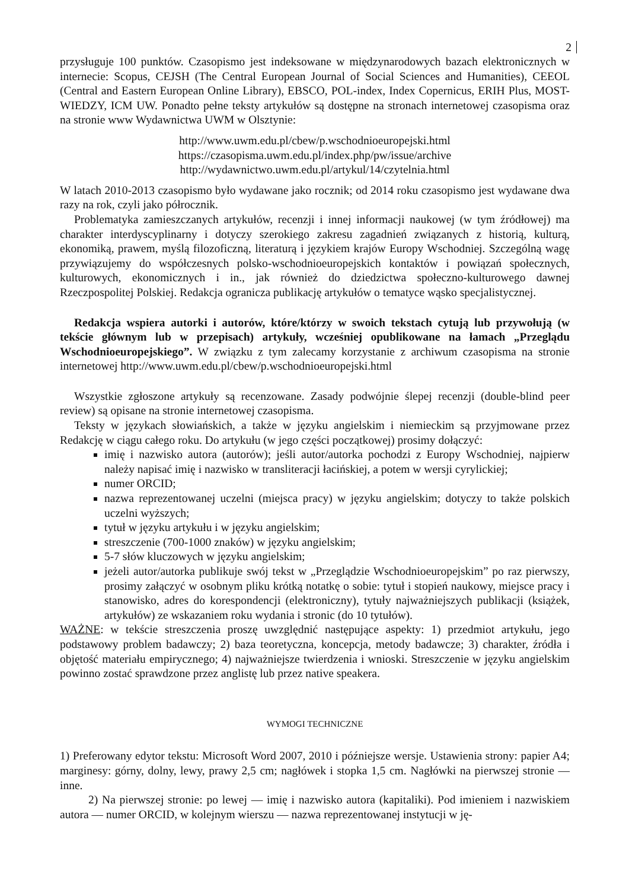2
przysługuje 100 punktów. Czasopismo jest indeksowane w międzynarodowych bazach elektronicznych w internecie: Scopus, CEJSH (The Central European Journal of Social Sciences and Humanities), CEEOL (Central and Eastern European Online Library), EBSCO, POL-index, Index Copernicus, ERIH Plus, MOST-WIEDZY, ICM UW. Ponadto pełne teksty artykułów są dostępne na stronach internetowej czasopisma oraz na stronie www Wydawnictwa UWM w Olsztynie:
http://www.uwm.edu.pl/cbew/p.wschodnioeuropejski.html
https://czasopisma.uwm.edu.pl/index.php/pw/issue/archive
http://wydawnictwo.uwm.edu.pl/artykul/14/czytelnia.html
W latach 2010-2013 czasopismo było wydawane jako rocznik; od 2014 roku czasopismo jest wydawane dwa razy na rok, czyli jako półrocznik.
Problematyka zamieszczanych artykułów, recenzji i innej informacji naukowej (w tym źródłowej) ma charakter interdyscyplinarny i dotyczy szerokiego zakresu zagadnień związanych z historią, kulturą, ekonomiką, prawem, myślą filozoficzną, literaturą i językiem krajów Europy Wschodniej. Szczególną wagę przywiązujemy do współczesnych polsko-wschodnioeuropejskich kontaktów i powiązań społecznych, kulturowych, ekonomicznych i in., jak również do dziedzictwa społeczno-kulturowego dawnej Rzeczpospolitej Polskiej. Redakcja ogranicza publikację artykułów o tematyce wąsko specjalistycznej.
Redakcja wspiera autorki i autorów, które/którzy w swoich tekstach cytują lub przywołują (w tekście głównym lub w przepisach) artykuły, wcześniej opublikowane na łamach „Przeglądu Wschodnioeuropejskiego”. W związku z tym zalecamy korzystanie z archiwum czasopisma na stronie internetowej http://www.uwm.edu.pl/cbew/p.wschodnioeuropejski.html
Wszystkie zgłoszone artykuły są recenzowane. Zasady podwójnie ślepej recenzji (double-blind peer review) są opisane na stronie internetowej czasopisma.
Teksty w językach słowiańskich, a także w języku angielskim i niemieckim są przyjmowane przez Redakcję w ciągu całego roku. Do artykułu (w jego części początkowej) prosimy dołączyć:
imię i nazwisko autora (autorów); jeśli autor/autorka pochodzi z Europy Wschodniej, najpierw należy napisać imię i nazwisko w transliteracji łacińskiej, a potem w wersji cyrylickiej;
numer ORCID;
nazwa reprezentowanej uczelni (miejsca pracy) w języku angielskim; dotyczy to także polskich uczelni wyższych;
tytuł w języku artykułu i w języku angielskim;
streszczenie (700-1000 znaków) w języku angielskim;
5-7 słów kluczowych w języku angielskim;
jeżeli autor/autorka publikuje swój tekst w „Przeglądzie Wschodnioeuropejskim” po raz pierwszy, prosimy załączyć w osobnym pliku krótką notatkę o sobie: tytuł i stopień naukowy, miejsce pracy i stanowisko, adres do korespondencji (elektroniczny), tytuły najważniejszych publikacji (książek, artykułów) ze wskazaniem roku wydania i stronic (do 10 tytułów).
WAŻNE: w tekście streszczenia proszę uwzględnić następujące aspekty: 1) przedmiot artykułu, jego podstawowy problem badawczy; 2) baza teoretyczna, koncepcja, metody badawcze; 3) charakter, źródła i objętość materiału empirycznego; 4) najważniejsze twierdzenia i wnioski. Streszczenie w języku angielskim powinno zostać sprawdzone przez anglistę lub przez native speakera.
WYMOGI TECHNICZNE
1) Preferowany edytor tekstu: Microsoft Word 2007, 2010 i późniejsze wersje. Ustawienia strony: papier A4; marginesy: górny, dolny, lewy, prawy 2,5 cm; nagłówek i stopka 1,5 cm. Nagłówki na pierwszej stronie — inne.
2) Na pierwszej stronie: po lewej — imię i nazwisko autora (kapitaliki). Pod imieniem i nazwiskiem autora — numer ORCID, w kolejnym wierszu — nazwa reprezentowanej instytucji w ję-